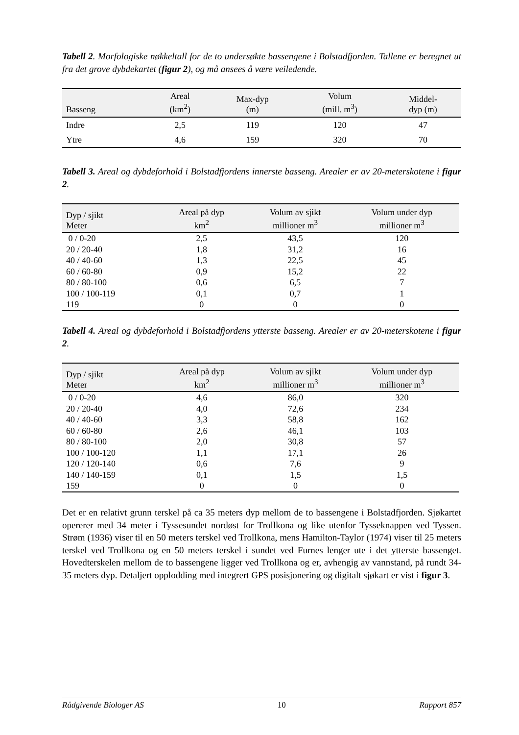Tabell 2. Morfologiske nøkkeltall for de to undersøkte bassengene i Bolstadfjorden. Tallene er beregnet ut fra det grove dybdekartet (figur 2), og må ansees å være veiledende.
| Basseng | Areal (km<sup>2</sup>) | Max-dyp (m) | Volum (mill. m<sup>3</sup>) | Middel- dyp (m) |
| --- | --- | --- | --- | --- |
| Indre | 2,5 | 119 | 120 | 47 |
| Ytre | 4,6 | 159 | 320 | 70 |
Tabell 3. Areal og dybdeforhold i Bolstadfjordens innerste basseng. Arealer er av 20-meterskotene i figur 2.
| Dyp / sjikt Meter | Areal på dyp km<sup>2</sup> | Volum av sjikt millioner m<sup>3</sup> | Volum under dyp millioner m<sup>3</sup> |
| --- | --- | --- | --- |
| 0 / 0-20 | 2,5 | 43,5 | 120 |
| 20 / 20-40 | 1,8 | 31,2 | 16 |
| 40 / 40-60 | 1,3 | 22,5 | 45 |
| 60 / 60-80 | 0,9 | 15,2 | 22 |
| 80 / 80-100 | 0,6 | 6,5 | 7 |
| 100 / 100-119 | 0,1 | 0,7 | 1 |
| 119 | 0 | 0 | 0 |
Tabell 4. Areal og dybdeforhold i Bolstadfjordens ytterste basseng. Arealer er av 20-meterskotene i figur 2.
| Dyp / sjikt Meter | Areal på dyp km<sup>2</sup> | Volum av sjikt millioner m<sup>3</sup> | Volum under dyp millioner m<sup>3</sup> |
| --- | --- | --- | --- |
| 0 / 0-20 | 4,6 | 86,0 | 320 |
| 20 / 20-40 | 4,0 | 72,6 | 234 |
| 40 / 40-60 | 3,3 | 58,8 | 162 |
| 60 / 60-80 | 2,6 | 46,1 | 103 |
| 80 / 80-100 | 2,0 | 30,8 | 57 |
| 100 / 100-120 | 1,1 | 17,1 | 26 |
| 120 / 120-140 | 0,6 | 7,6 | 9 |
| 140 / 140-159 | 0,1 | 1,5 | 1,5 |
| 159 | 0 | 0 | 0 |
Det er en relativt grunn terskel på ca 35 meters dyp mellom de to bassengene i Bolstadfjorden. Sjøkartet opererer med 34 meter i Tyssesundet nordøst for Trollkona og like utenfor Tysseknappen ved Tyssen. Strøm (1936) viser til en 50 meters terskel ved Trollkona, mens Hamilton-Taylor (1974) viser til 25 meters terskel ved Trollkona og en 50 meters terskel i sundet ved Furnes lenger ute i det ytterste bassenget. Hovedterskelen mellom de to bassengene ligger ved Trollkona og er, avhengig av vannstand, på rundt 34-35 meters dyp. Detaljert opplodding med integrert GPS posisjonering og digitalt sjøkart er vist i figur 3.
Rådgivende Biologer AS 10 Rapport 857